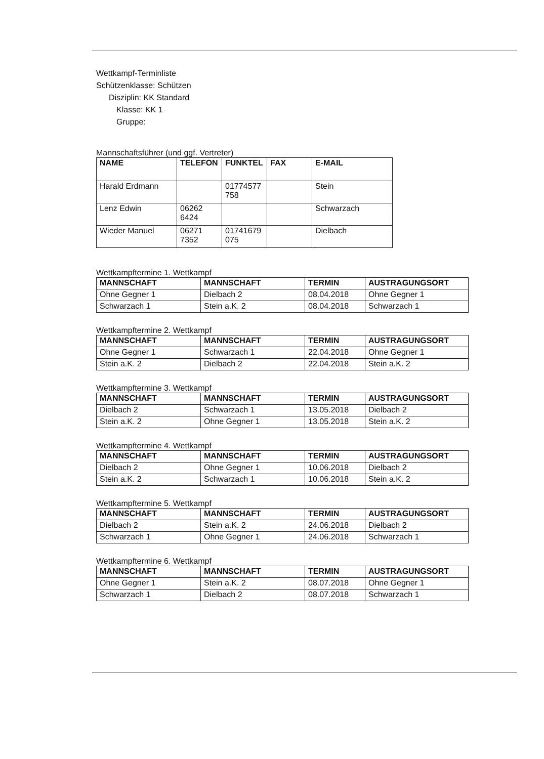Wettkampf-Terminliste
Schützenklasse: Schützen
Disziplin: KK Standard
Klasse: KK 1
Gruppe:
Mannschaftsführer (und ggf. Vertreter)
| NAME | TELEFON | FUNKTEL | FAX | E-MAIL |
| --- | --- | --- | --- | --- |
| Harald Erdmann | | 01774577 758 | | Stein |
| Lenz Edwin | 06262 6424 | | | Schwarzach |
| Wieder Manuel | 06271 7352 | 01741679 075 | | Dielbach |
Wettkampftermine 1. Wettkampf
| MANNSCHAFT | MANNSCHAFT | TERMIN | AUSTRAGUNGSORT |
| --- | --- | --- | --- |
| Ohne Gegner 1 | Dielbach 2 | 08.04.2018 | Ohne Gegner 1 |
| Schwarzach 1 | Stein a.K. 2 | 08.04.2018 | Schwarzach 1 |
Wettkampftermine 2. Wettkampf
| MANNSCHAFT | MANNSCHAFT | TERMIN | AUSTRAGUNGSORT |
| --- | --- | --- | --- |
| Ohne Gegner 1 | Schwarzach 1 | 22.04.2018 | Ohne Gegner 1 |
| Stein a.K. 2 | Dielbach 2 | 22.04.2018 | Stein a.K. 2 |
Wettkampftermine 3. Wettkampf
| MANNSCHAFT | MANNSCHAFT | TERMIN | AUSTRAGUNGSORT |
| --- | --- | --- | --- |
| Dielbach 2 | Schwarzach 1 | 13.05.2018 | Dielbach 2 |
| Stein a.K. 2 | Ohne Gegner 1 | 13.05.2018 | Stein a.K. 2 |
Wettkampftermine 4. Wettkampf
| MANNSCHAFT | MANNSCHAFT | TERMIN | AUSTRAGUNGSORT |
| --- | --- | --- | --- |
| Dielbach 2 | Ohne Gegner 1 | 10.06.2018 | Dielbach 2 |
| Stein a.K. 2 | Schwarzach 1 | 10.06.2018 | Stein a.K. 2 |
Wettkampftermine 5. Wettkampf
| MANNSCHAFT | MANNSCHAFT | TERMIN | AUSTRAGUNGSORT |
| --- | --- | --- | --- |
| Dielbach 2 | Stein a.K. 2 | 24.06.2018 | Dielbach 2 |
| Schwarzach 1 | Ohne Gegner 1 | 24.06.2018 | Schwarzach 1 |
Wettkampftermine 6. Wettkampf
| MANNSCHAFT | MANNSCHAFT | TERMIN | AUSTRAGUNGSORT |
| --- | --- | --- | --- |
| Ohne Gegner 1 | Stein a.K. 2 | 08.07.2018 | Ohne Gegner 1 |
| Schwarzach 1 | Dielbach 2 | 08.07.2018 | Schwarzach 1 |